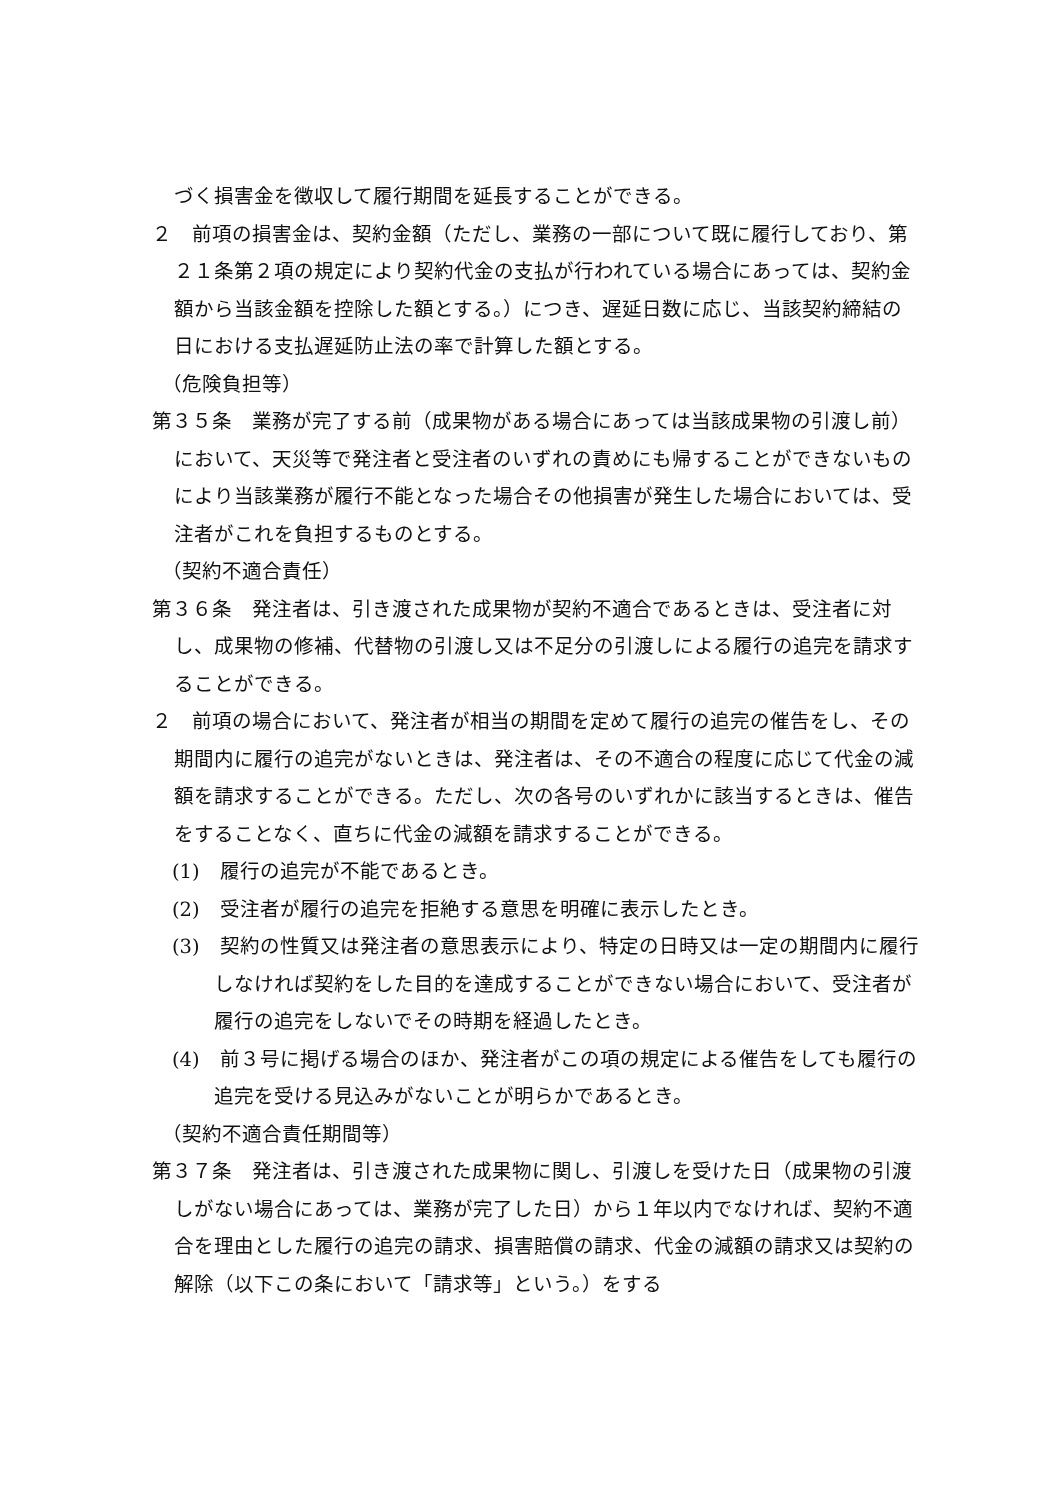づく損害金を徴収して履行期間を延長することができる。
２　前項の損害金は、契約金額（ただし、業務の一部について既に履行しており、第２１条第２項の規定により契約代金の支払が行われている場合にあっては、契約金額から当該金額を控除した額とする。）につき、遅延日数に応じ、当該契約締結の日における支払遅延防止法の率で計算した額とする。
（危険負担等）
第３５条　業務が完了する前（成果物がある場合にあっては当該成果物の引渡し前）において、天災等で発注者と受注者のいずれの責めにも帰することができないものにより当該業務が履行不能となった場合その他損害が発生した場合においては、受注者がこれを負担するものとする。
（契約不適合責任）
第３６条　発注者は、引き渡された成果物が契約不適合であるときは、受注者に対し、成果物の修補、代替物の引渡し又は不足分の引渡しによる履行の追完を請求することができる。
２　前項の場合において、発注者が相当の期間を定めて履行の追完の催告をし、その期間内に履行の追完がないときは、発注者は、その不適合の程度に応じて代金の減額を請求することができる。ただし、次の各号のいずれかに該当するときは、催告をすることなく、直ちに代金の減額を請求することができる。
(1)　履行の追完が不能であるとき。
(2)　受注者が履行の追完を拒絶する意思を明確に表示したとき。
(3)　契約の性質又は発注者の意思表示により、特定の日時又は一定の期間内に履行しなければ契約をした目的を達成することができない場合において、受注者が履行の追完をしないでその時期を経過したとき。
(4)　前３号に掲げる場合のほか、発注者がこの項の規定による催告をしても履行の追完を受ける見込みがないことが明らかであるとき。
（契約不適合責任期間等）
第３７条　発注者は、引き渡された成果物に関し、引渡しを受けた日（成果物の引渡しがない場合にあっては、業務が完了した日）から１年以内でなければ、契約不適合を理由とした履行の追完の請求、損害賠償の請求、代金の減額の請求又は契約の解除（以下この条において「請求等」という。）をする